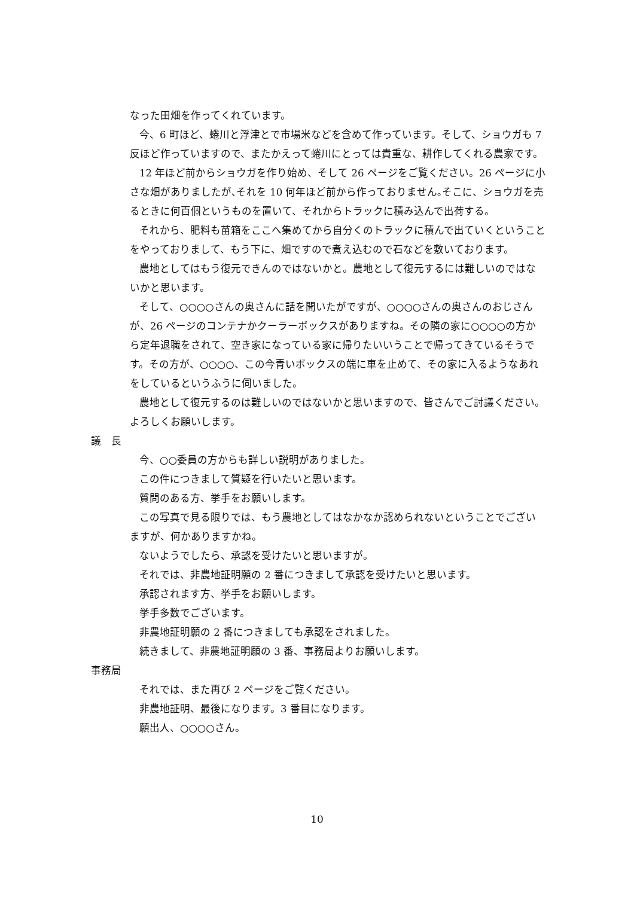なった田畑を作ってくれています。
今、6 町ほど、蜷川と浮津とで市場米などを含めて作っています。そして、ショウガも 7 反ほど作っていますので、またかえって蜷川にとっては貴重な、耕作してくれる農家です。
12 年ほど前からショウガを作り始め、そして 26 ページをご覧ください。26 ページに小さな畑がありましたが､それを 10 何年ほど前から作っておりません｡そこに、ショウガを売るときに何百個というものを置いて、それからトラックに積み込んで出荷する。
それから、肥料も苗箱をここへ集めてから自分くのトラックに積んで出ていくということをやっておりまして、もう下に、畑ですので煮え込むので石などを敷いております。
農地としてはもう復元できんのではないかと。農地として復元するには難しいのではないかと思います。
そして、○○○○さんの奥さんに話を聞いたがですが、○○○○さんの奥さんのおじさんが、26 ページのコンテナかクーラーボックスがありますね。その隣の家に○○○○の方から定年退職をされて、空き家になっている家に帰りたいいうことで帰ってきているそうです。その方が、○○○○、この今青いボックスの端に車を止めて、その家に入るようなあれをしているというふうに伺いました。
農地として復元するのは難しいのではないかと思いますので、皆さんでご討議ください。よろしくお願いします。
議　長
今、○○委員の方からも詳しい説明がありました。
この件につきまして質疑を行いたいと思います。
質問のある方、挙手をお願いします。
この写真で見る限りでは、もう農地としてはなかなか認められないということでございますが、何かありますかね。
ないようでしたら、承認を受けたいと思いますが。
それでは、非農地証明願の 2 番につきまして承認を受けたいと思います。
承認されます方、挙手をお願いします。
挙手多数でございます。
非農地証明願の 2 番につきましても承認をされました。
続きまして、非農地証明願の 3 番、事務局よりお願いします。
事務局
それでは、また再び 2 ページをご覧ください。
非農地証明、最後になります。3 番目になります。
願出人、○○○○さん。
10